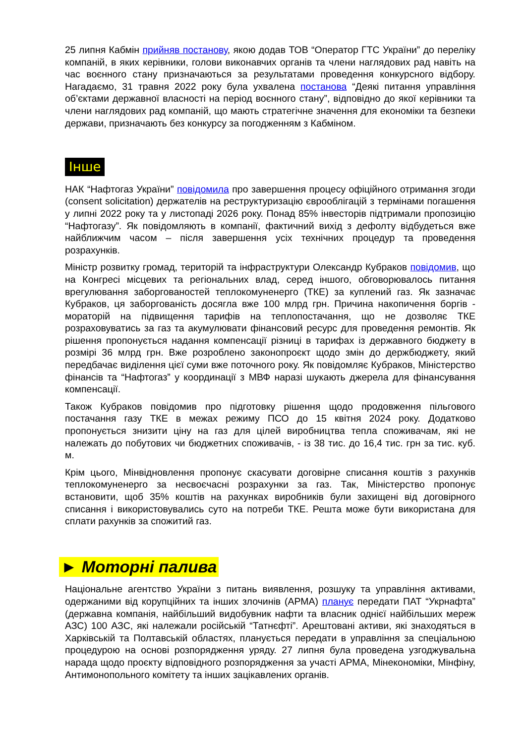25 липня Кабмін прийняв постанову, якою додав ТОВ “Оператор ГТС України” до переліку компаній, в яких керівники, голови виконавчих органів та члени наглядових рад навіть на час воєнного стану призначаються за результатами проведення конкурсного відбору. Нагадаємо, 31 травня 2022 року була ухвалена постанова “Деякі питання управління об’єктами державної власності на період воєнного стану”, відповідно до якої керівники та члени наглядових рад компаній, що мають стратегічне значення для економіки та безпеки держави, призначають без конкурсу за погодженням з Кабміном.
Інше
НАК “Нафтогаз України” повідомила про завершення процесу офіційного отримання згоди (consent solicitation) держателів на реструктуризацію єврооблігацій з термінами погашення у липні 2022 року та у листопаді 2026 року. Понад 85% інвесторів підтримали пропозицію “Нафтогазу”. Як повідомляють в компанії, фактичний вихід з дефолту відбудеться вже найближчим часом – після завершення усіх технічних процедур та проведення розрахунків.
Міністр розвитку громад, територій та інфраструктури Олександр Кубраков повідомив, що на Конгресі місцевих та регіональних влад, серед іншого, обговорювалось питання врегулювання заборгованостей теплокомуненерго (ТКЕ) за куплений газ. Як зазначає Кубраков, ця заборгованість досягла вже 100 млрд грн. Причина накопичення боргів - мораторій на підвищення тарифів на теплопостачання, що не дозволяє ТКЕ розраховуватись за газ та акумулювати фінансовий ресурс для проведення ремонтів. Як рішення пропонується надання компенсації різниці в тарифах із державного бюджету в розмірі 36 млрд грн. Вже розроблено законопроєкт щодо змін до держбюджету, який передбачає виділення цієї суми вже поточного року. Як повідомляє Кубраков, Міністерство фінансів та “Нафтогаз” у координації з МВФ наразі шукають джерела для фінансування компенсації.
Також Кубраков повідомив про підготовку рішення щодо продовження пільгового постачання газу ТКЕ в межах режиму ПСО до 15 квітня 2024 року. Додатково пропонується знизити ціну на газ для цілей виробництва тепла споживачам, які не належать до побутових чи бюджетних споживачів, - із 38 тис. до 16,4 тис. грн за тис. куб. м.
Крім цього, Мінвідновлення пропонує скасувати договірне списання коштів з рахунків теплокомуненерго за несвоєчасні розрахунки за газ. Так, Міністерство пропонує встановити, щоб 35% коштів на рахунках виробників були захищені від договірного списання і використовувались суто на потреби ТКЕ. Решта може бути використана для сплати рахунків за спожитий газ.
► Моторні палива
Національне агентство України з питань виявлення, розшуку та управління активами, одержаними від корупційних та інших злочинів (АРМА) планує передати ПАТ “Укрнафта” (державна компанія, найбільший видобувник нафти та власник однієї найбільших мереж АЗС) 100 АЗС, які належали російській “Татнєфті”. Арештовані активи, які знаходяться в Харківській та Полтавській областях, планується передати в управління за спеціальною процедурою на основі розпорядження уряду. 27 липня була проведена узгоджувальна нарада щодо проєкту відповідного розпорядження за участі АРМА, Мінекономіки, Мінфіну, Антимонопольного комітету та інших зацікавлених органів.